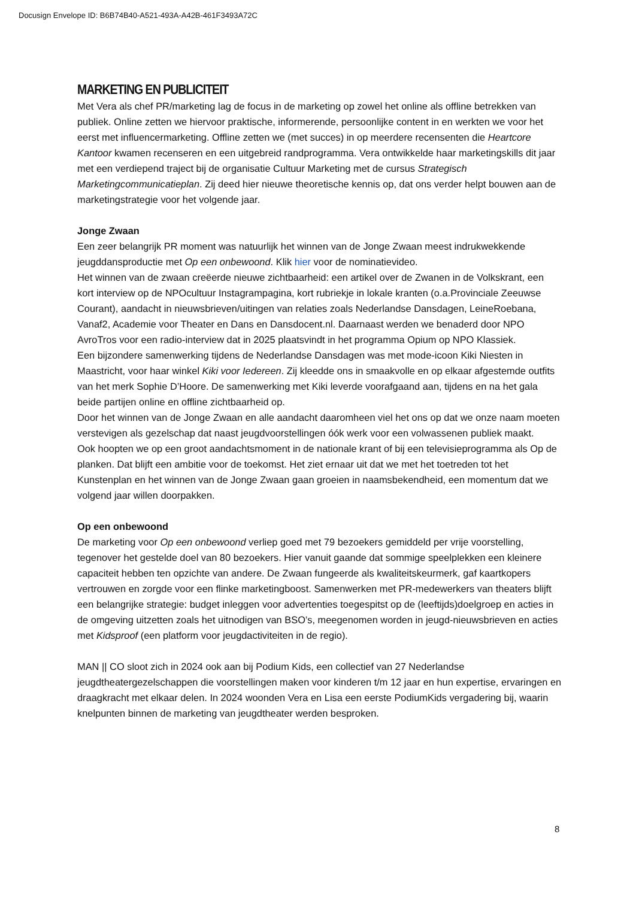Docusign Envelope ID: B6B74B40-A521-493A-A42B-461F3493A72C
MARKETING EN PUBLICITEIT
Met Vera als chef PR/marketing lag de focus in de marketing op zowel het online als offline betrekken van publiek. Online zetten we hiervoor praktische, informerende, persoonlijke content in en werkten we voor het eerst met influencermarketing. Offline zetten we (met succes) in op meerdere recensenten die Heartcore Kantoor kwamen recenseren en een uitgebreid randprogramma. Vera ontwikkelde haar marketingskills dit jaar met een verdiepend traject bij de organisatie Cultuur Marketing met de cursus Strategisch Marketingcommunicatieplan. Zij deed hier nieuwe theoretische kennis op, dat ons verder helpt bouwen aan de marketingstrategie voor het volgende jaar.
Jonge Zwaan
Een zeer belangrijk PR moment was natuurlijk het winnen van de Jonge Zwaan meest indrukwekkende jeugddansproductie met Op een onbewoond. Klik hier voor de nominatievideo.
Het winnen van de zwaan creëerde nieuwe zichtbaarheid: een artikel over de Zwanen in de Volkskrant, een kort interview op de NPOcultuur Instagrampagina, kort rubriekje in lokale kranten (o.a.Provinciale Zeeuwse Courant), aandacht in nieuwsbrieven/uitingen van relaties zoals Nederlandse Dansdagen, LeineRoebana, Vanaf2, Academie voor Theater en Dans en Dansdocent.nl. Daarnaast werden we benaderd door NPO AvroTros voor een radio-interview dat in 2025 plaatsvindt in het programma Opium op NPO Klassiek.
Een bijzondere samenwerking tijdens de Nederlandse Dansdagen was met mode-icoon Kiki Niesten in Maastricht, voor haar winkel Kiki voor Iedereen. Zij kleedde ons in smaakvolle en op elkaar afgestemde outfits van het merk Sophie D’Hoore. De samenwerking met Kiki leverde voorafgaand aan, tijdens en na het gala beide partijen online en offline zichtbaarheid op.
Door het winnen van de Jonge Zwaan en alle aandacht daaromheen viel het ons op dat we onze naam moeten verstevigen als gezelschap dat naast jeugdvoorstellingen óók werk voor een volwassenen publiek maakt.
Ook hoopten we op een groot aandachtsmoment in de nationale krant of bij een televisieprogramma als Op de planken. Dat blijft een ambitie voor de toekomst. Het ziet ernaar uit dat we met het toetreden tot het Kunstenplan en het winnen van de Jonge Zwaan gaan groeien in naamsbekendheid, een momentum dat we volgend jaar willen doorpakken.
Op een onbewoond
De marketing voor Op een onbewoond verliep goed met 79 bezoekers gemiddeld per vrije voorstelling, tegenover het gestelde doel van 80 bezoekers. Hier vanuit gaande dat sommige speelplekken een kleinere capaciteit hebben ten opzichte van andere. De Zwaan fungeerde als kwaliteitskeurmerk, gaf kaartkopers vertrouwen en zorgde voor een flinke marketingboost. Samenwerken met PR-medewerkers van theaters blijft een belangrijke strategie: budget inleggen voor advertenties toegespitst op de (leeftijds)doelgroep en acties in de omgeving uitzetten zoals het uitnodigen van BSO’s, meegenomen worden in jeugd-nieuwsbrieven en acties met Kidsproof (een platform voor jeugdactiviteiten in de regio).
MAN || CO sloot zich in 2024 ook aan bij Podium Kids, een collectief van 27 Nederlandse jeugdtheatergezelschappen die voorstellingen maken voor kinderen t/m 12 jaar en hun expertise, ervaringen en draagkracht met elkaar delen. In 2024 woonden Vera en Lisa een eerste PodiumKids vergadering bij, waarin knelpunten binnen de marketing van jeugdtheater werden besproken.
8